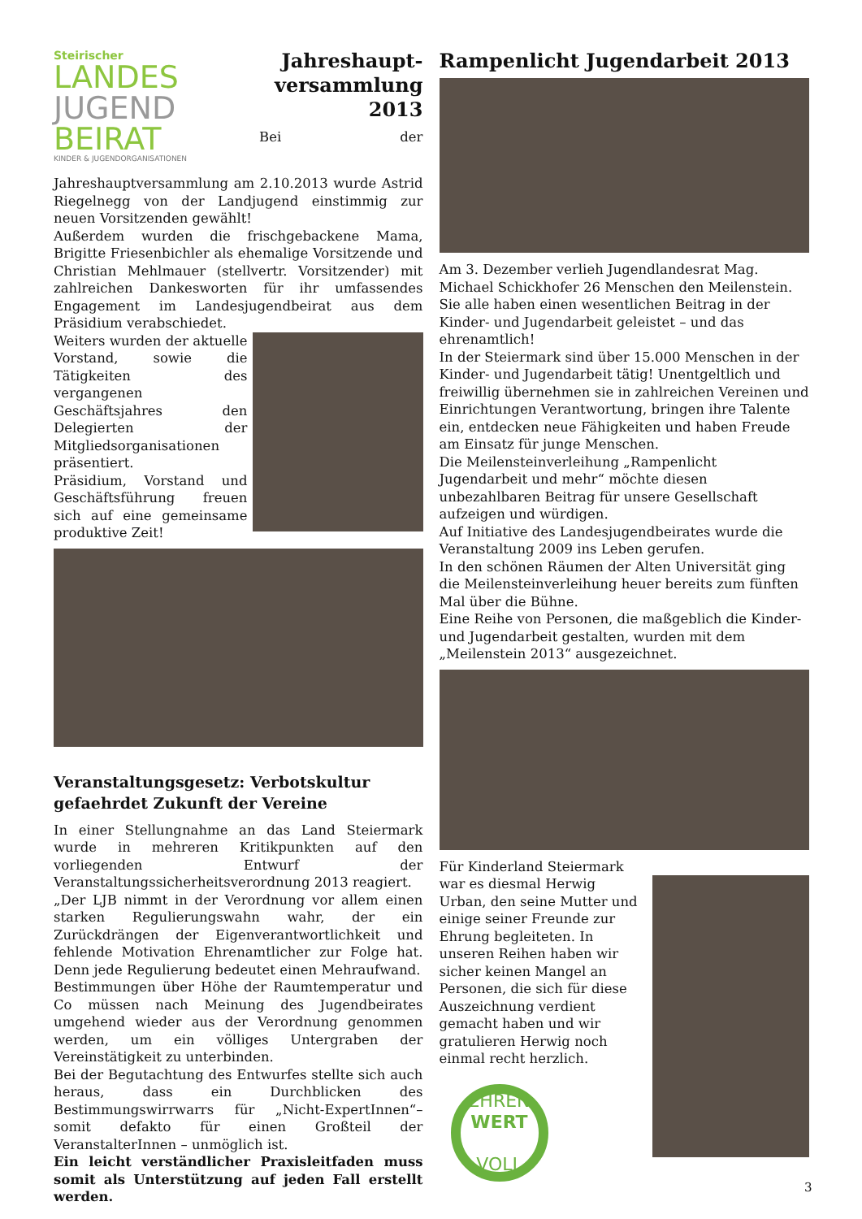Steirischer
LANDES
JUGEND
BEIRAT
KINDER & JUGENDORGANISATIONEN
Jahreshaupt-
versammlung
2013
Bei der Jahreshauptversammlung am 2.10.2013 wurde Astrid Riegelnegg von der Landjugend einstimmig zur neuen Vorsitzenden gewählt!
Außerdem wurden die frischgebackene Mama, Brigitte Friesenbichler als ehemalige Vorsitzende und Christian Mehlmauer (stellvertr. Vorsitzender) mit zahlreichen Dankesworten für ihr umfassendes Engagement im Landesjugendbeirat aus dem Präsidium verabschiedet.
Weiters wurden der aktuelle Vorstand, sowie die Tätigkeiten des vergangenen Geschäftsjahres den Delegierten der Mitgliedsorganisationen präsentiert.
Präsidium, Vorstand und Geschäftsführung freuen sich auf eine gemeinsame produktive Zeit!
Veranstaltungsgesetz: Verbotskultur gefaehrdet Zukunft der Vereine
In einer Stellungnahme an das Land Steiermark wurde in mehreren Kritikpunkten auf den vorliegenden Entwurf der Veranstaltungssicherheitsverordnung 2013 reagiert.
„Der LJB nimmt in der Verordnung vor allem einen starken Regulierungswahn wahr, der ein Zurückdrängen der Eigenverantwortlichkeit und fehlende Motivation Ehrenamtlicher zur Folge hat. Denn jede Regulierung bedeutet einen Mehraufwand.
Bestimmungen über Höhe der Raumtemperatur und Co müssen nach Meinung des Jugendbeirates umgehend wieder aus der Verordnung genommen werden, um ein völliges Untergraben der Vereinstätigkeit zu unterbinden.
Bei der Begutachtung des Entwurfes stellte sich auch heraus, dass ein Durchblicken des Bestimmungswirrwarrs für „Nicht-ExpertInnen“– somit defakto für einen Großteil der VeranstalterInnen – unmöglich ist.
Ein leicht verständlicher Praxisleitfaden muss somit als Unterstützung auf jeden Fall erstellt werden.
Rampenlicht Jugendarbeit 2013
Am 3. Dezember verlieh Jugendlandesrat Mag. Michael Schickhofer 26 Menschen den Meilenstein. Sie alle haben einen wesentlichen Beitrag in der Kinder- und Jugendarbeit geleistet – und das ehrenamtlich!
In der Steiermark sind über 15.000 Menschen in der Kinder- und Jugendarbeit tätig! Unentgeltlich und freiwillig übernehmen sie in zahlreichen Vereinen und Einrichtungen Verantwortung, bringen ihre Talente ein, entdecken neue Fähigkeiten und haben Freude am Einsatz für junge Menschen.
Die Meilensteinverleihung „Rampenlicht Jugendarbeit und mehr“ möchte diesen unbezahlbaren Beitrag für unsere Gesellschaft aufzeigen und würdigen.
Auf Initiative des Landesjugendbeirates wurde die Veranstaltung 2009 ins Leben gerufen.
In den schönen Räumen der Alten Universität ging die Meilensteinverleihung heuer bereits zum fünften Mal über die Bühne.
Eine Reihe von Personen, die maßgeblich die Kinder- und Jugendarbeit gestalten, wurden mit dem „Meilenstein 2013“ ausgezeichnet.
Für Kinderland Steiermark war es diesmal Herwig Urban, den seine Mutter und einige seiner Freunde zur Ehrung begleiteten. In unseren Reihen haben wir sicher keinen Mangel an Personen, die sich für diese Auszeichnung verdient gemacht haben und wir gratulieren Herwig noch einmal recht herzlich.
EHREN
WERT
VOLL
3